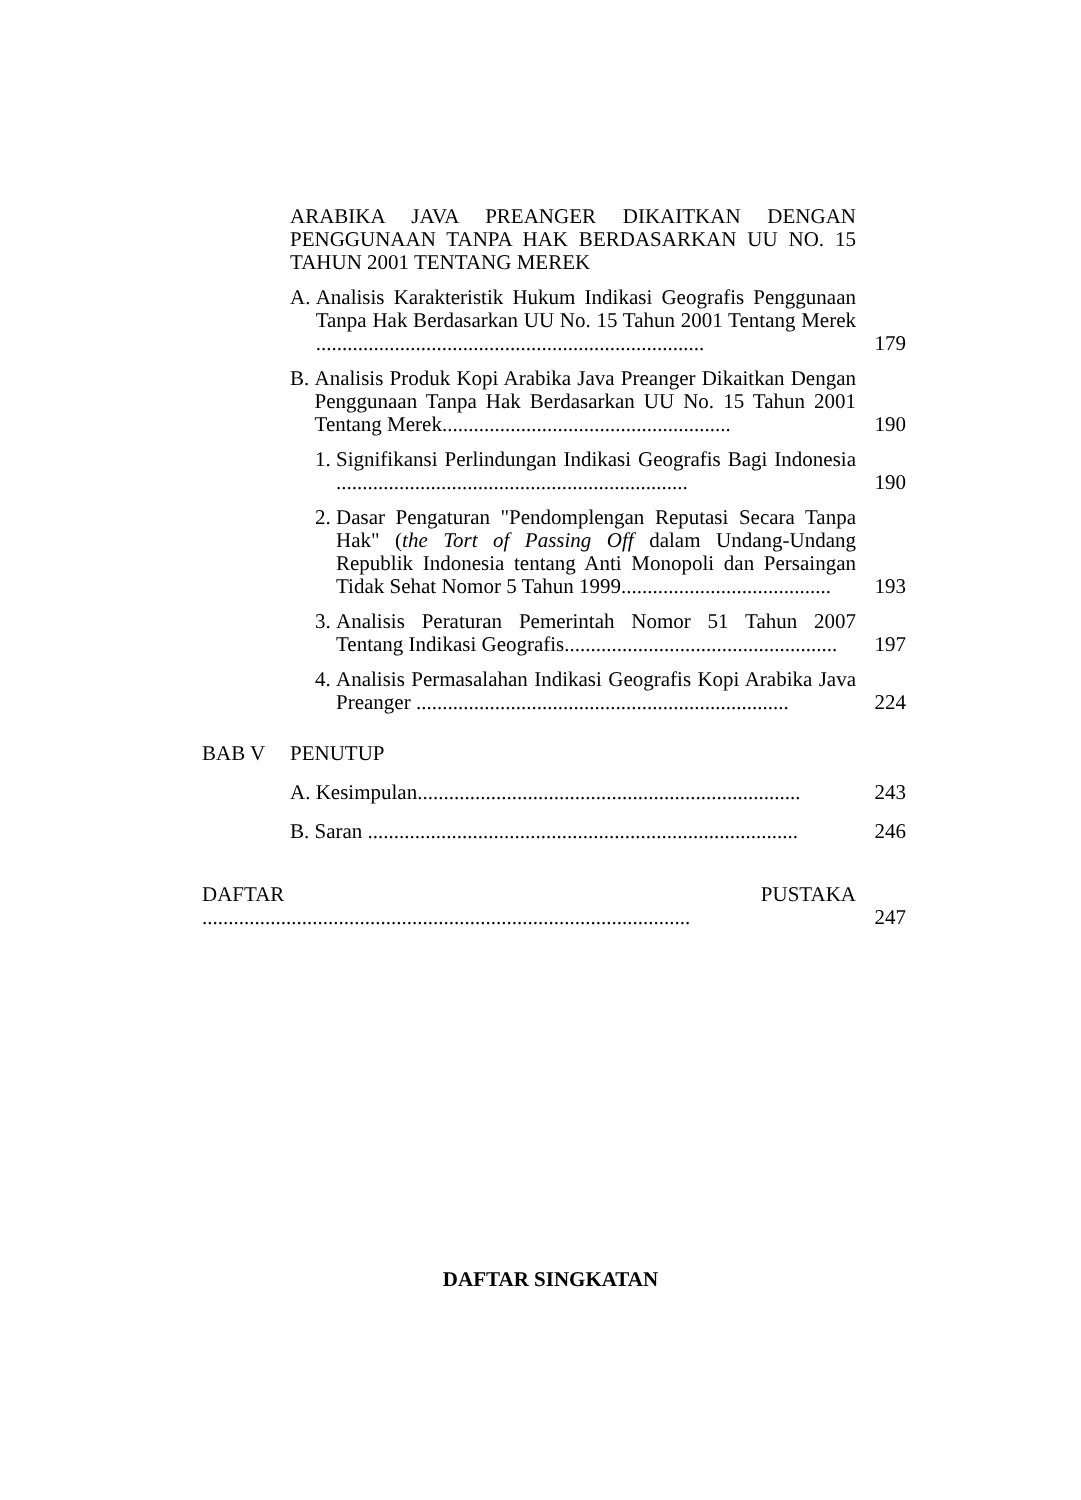ARABIKA JAVA PREANGER DIKAITKAN DENGAN PENGGUNAAN TANPA HAK BERDASARKAN UU NO. 15 TAHUN 2001 TENTANG MEREK
A. Analisis Karakteristik Hukum Indikasi Geografis Penggunaan Tanpa Hak Berdasarkan UU No. 15 Tahun 2001 Tentang Merek ..........................................................................
179
B. Analisis Produk Kopi Arabika Java Preanger Dikaitkan Dengan Penggunaan Tanpa Hak Berdasarkan UU No. 15 Tahun 2001 Tentang Merek.......................................................
190
1. Signifikansi Perlindungan Indikasi Geografis Bagi Indonesia ...................................................................
190
2. Dasar Pengaturan "Pendomplengan Reputasi Secara Tanpa Hak" (the Tort of Passing Off dalam Undang-Undang Republik Indonesia tentang Anti Monopoli dan Persaingan Tidak Sehat Nomor 5 Tahun 1999........................................
193
3. Analisis Peraturan Pemerintah Nomor 51 Tahun 2007 Tentang Indikasi Geografis....................................................
197
4. Analisis Permasalahan Indikasi Geografis Kopi Arabika Java Preanger .......................................................................
224
BAB V
PENUTUP
A. Kesimpulan.........................................................................
243
B. Saran ..................................................................................
246
DAFTAR PUSTAKA .............................................................................................
247
DAFTAR SINGKATAN